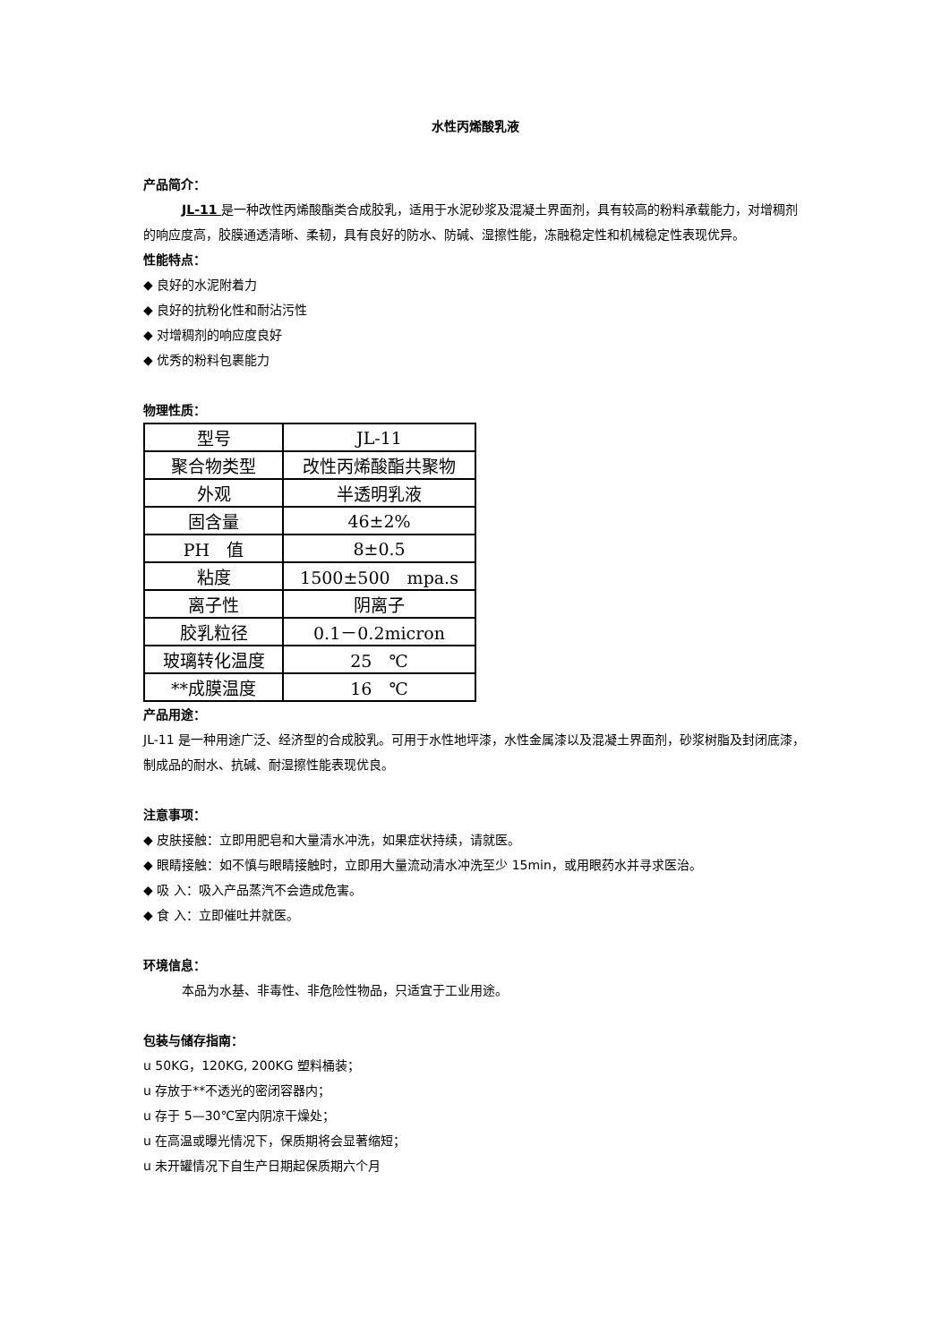水性丙烯酸乳液
产品简介：
JL-11 是一种改性丙烯酸酯类合成胶乳，适用于水泥砂浆及混凝土界面剂，具有较高的粉料承载能力，对增稠剂的响应度高，胶膜通透清晰、柔韧，具有良好的防水、防碱、湿擦性能，冻融稳定性和机械稳定性表现优异。
性能特点：
◆ 良好的水泥附着力
◆ 良好的抗粉化性和耐沾污性
◆ 对增稠剂的响应度良好
◆ 优秀的粉料包裹能力
物理性质：
| 型号 | JL-11 |
| 聚合物类型 | 改性丙烯酸酯共聚物 |
| 外观 | 半透明乳液 |
| 固含量 | 46±2% |
| PH 值 | 8±0.5 |
| 粘度 | 1500±500 mpa.s |
| 离子性 | 阴离子 |
| 胶乳粒径 | 0.1－0.2micron |
| 玻璃转化温度 | 25 ℃ |
| **成膜温度 | 16 ℃ |
产品用途：
JL-11 是一种用途广泛、经济型的合成胶乳。可用于水性地坪漆，水性金属漆以及混凝土界面剂，砂浆树脂及封闭底漆，制成品的耐水、抗碱、耐湿擦性能表现优良。
注意事项：
◆ 皮肤接触：立即用肥皂和大量清水冲洗，如果症状持续，请就医。
◆ 眼睛接触：如不慎与眼睛接触时，立即用大量流动清水冲洗至少 15min，或用眼药水并寻求医治。
◆ 吸 入：吸入产品蒸汽不会造成危害。
◆ 食 入：立即催吐并就医。
环境信息：
本品为水基、非毒性、非危险性物品，只适宜于工业用途。
包装与储存指南：
u 50KG，120KG, 200KG 塑料桶装；
u 存放于**不透光的密闭容器内；
u 存于 5—30℃室内阴凉干燥处；
u 在高温或曝光情况下，保质期将会显著缩短；
u 未开罐情况下自生产日期起保质期六个月